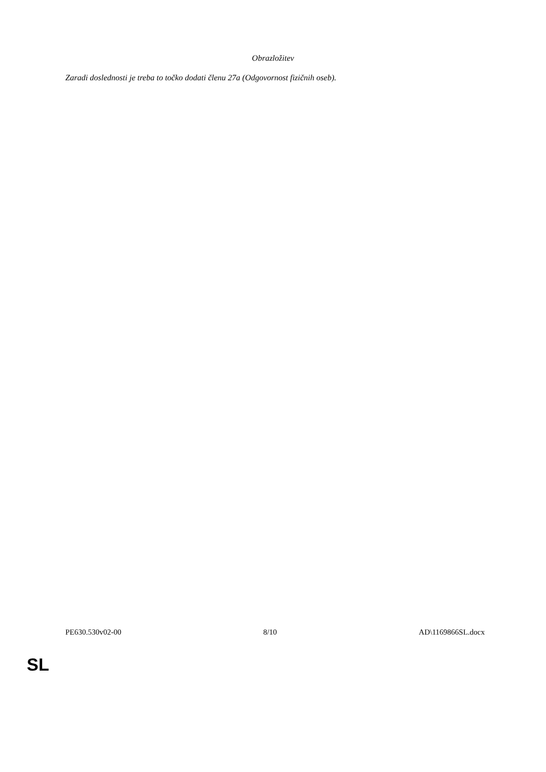Obrazložitev
Zaradi doslednosti je treba to točko dodati členu 27a (Odgovornost fizičnih oseb).
PE630.530v02-00 8/10 AD\1169866SL.docx
SL